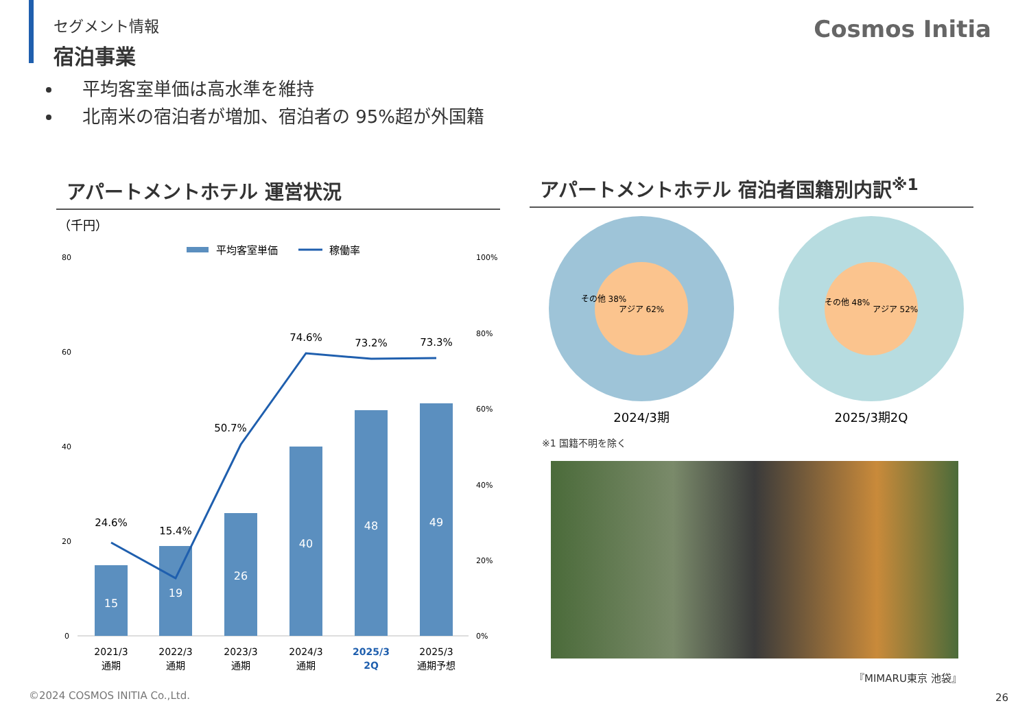セグメント情報
宿泊事業
Cosmos Initia
平均客室単価は高水準を維持
北南米の宿泊者が増加、宿泊者の 95%超が外国籍
アパートメントホテル 運営状況 アパートメントホテル 宿泊者国籍別内訳<sup>※1</sup>
（千円）
平均客室単価
稼働率
80
60
40
20
0
100%
80%
60%
40%
20%
0%
15
19
26
40
48
49
24.6%
15.4%
50.7%
74.6%
73.2%
73.3%
2021/3
通期
2022/3
通期
2023/3
通期
2024/3
通期
2025/3
2Q
2025/3
通期予想
アジア 62%
その他 38%
2024/3期
アジア 52%
その他 48%
2025/3期2Q
※1 国籍不明を除く
『MIMARU東京 池袋』
©2024 COSMOS INITIA Co.,Ltd. 26